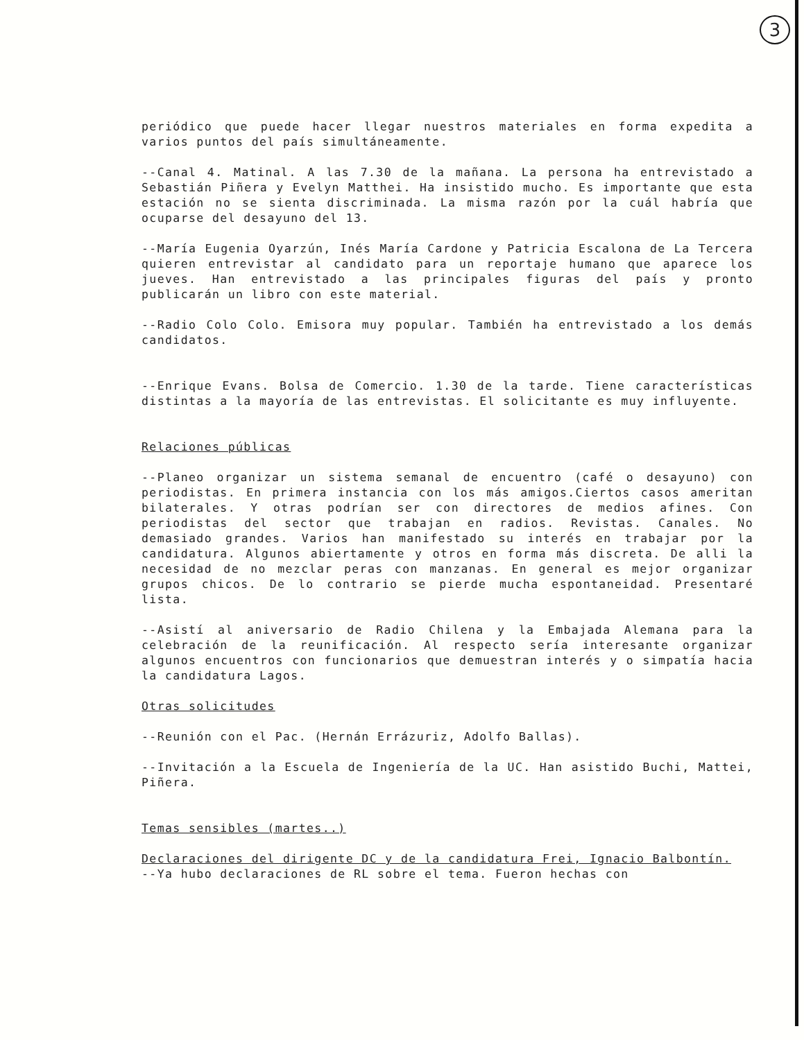3
periódico que puede hacer llegar nuestros materiales en forma expedita a varios puntos del país simultáneamente.
--Canal 4. Matinal. A las 7.30 de la mañana. La persona ha entrevistado a Sebastián Piñera y Evelyn Matthei. Ha insistido mucho. Es importante que esta estación no se sienta discriminada. La misma razón por la cuál habría que ocuparse del desayuno del 13.
--María Eugenia Oyarzún, Inés María Cardone y Patricia Escalona de La Tercera quieren entrevistar al candidato para un reportaje humano que aparece los jueves. Han entrevistado a las principales figuras del país y pronto publicarán un libro con este material.
--Radio Colo Colo. Emisora muy popular. También ha entrevistado a los demás candidatos.
--Enrique Evans. Bolsa de Comercio. 1.30 de la tarde. Tiene características distintas a la mayoría de las entrevistas. El solicitante es muy influyente.
Relaciones públicas
--Planeo organizar un sistema semanal de encuentro (café o desayuno) con periodistas. En primera instancia con los más amigos.Ciertos casos ameritan bilaterales. Y otras podrían ser con directores de medios afines. Con periodistas del sector que trabajan en radios. Revistas. Canales. No demasiado grandes. Varios han manifestado su interés en trabajar por la candidatura. Algunos abiertamente y otros en forma más discreta. De alli la necesidad de no mezclar peras con manzanas. En general es mejor organizar grupos chicos. De lo contrario se pierde mucha espontaneidad. Presentaré lista.
--Asistí al aniversario de Radio Chilena y la Embajada Alemana para la celebración de la reunificación. Al respecto sería interesante organizar algunos encuentros con funcionarios que demuestran interés y o simpatía hacia la candidatura Lagos.
Otras solicitudes
--Reunión con el Pac. (Hernán Errázuriz, Adolfo Ballas).
--Invitación a la Escuela de Ingeniería de la UC. Han asistido Buchi, Mattei, Piñera.
Temas sensibles (martes..)
Declaraciones del dirigente DC y de la candidatura Frei, Ignacio Balbontín.
--Ya hubo declaraciones de RL sobre el tema. Fueron hechas con